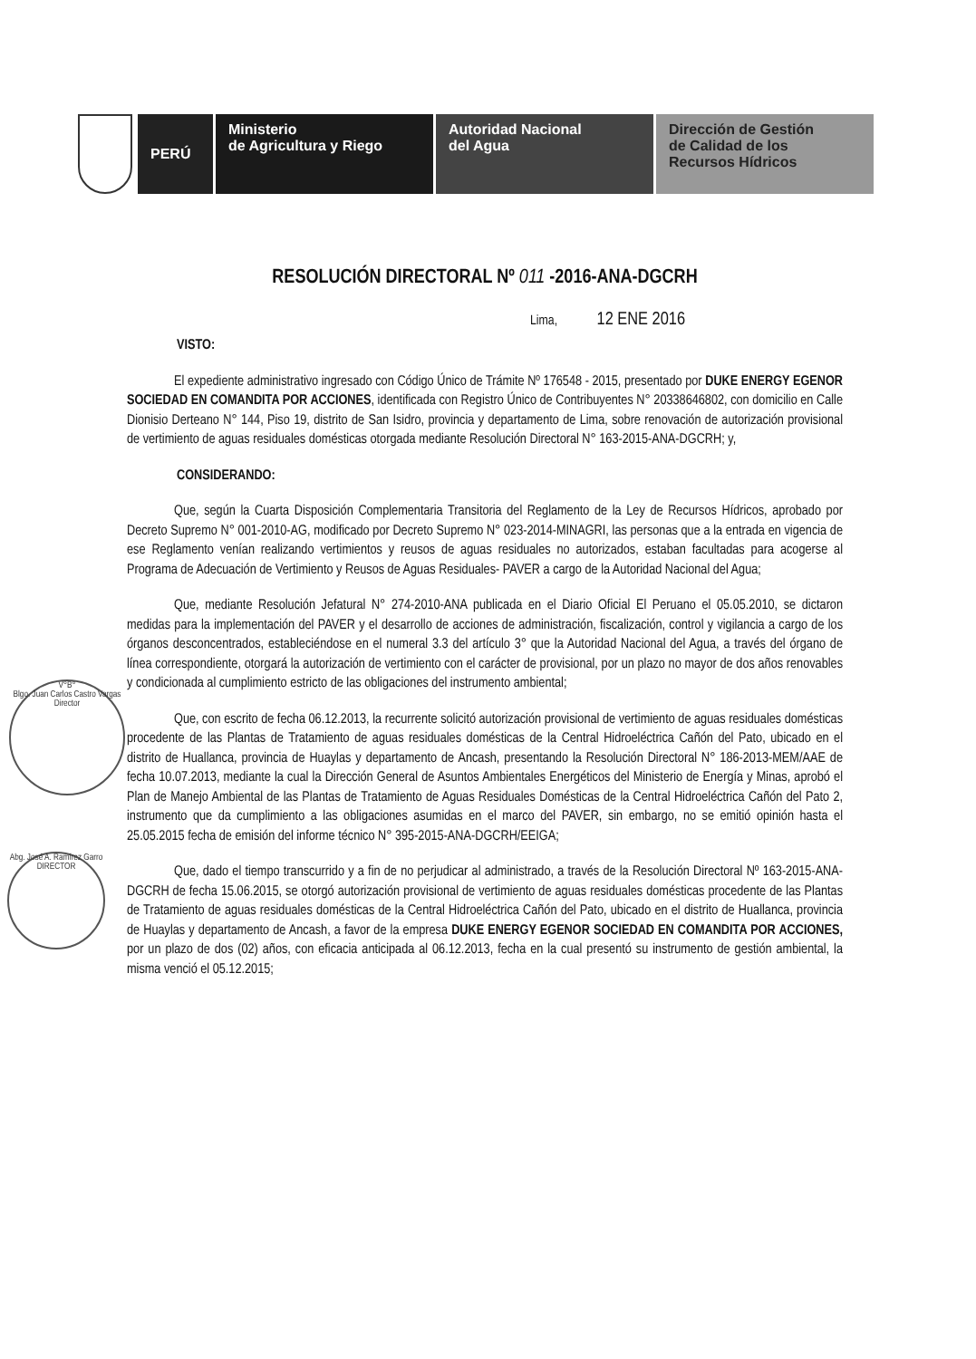PERÚ Ministerio
de Agricultura y Riego
Autoridad Nacional
del Agua
Dirección de Gestión
de Calidad de los
Recursos Hídricos
V°B°
Blgo. Juan Carlos Castro Vargas
Director
Abg. José A. Ramírez Garro
DIRECTOR
RESOLUCIÓN DIRECTORAL Nº 011 -2016-ANA-DGCRH
Lima, 12 ENE 2016
VISTO:
El expediente administrativo ingresado con Código Único de Trámite Nº 176548 - 2015, presentado por DUKE ENERGY EGENOR SOCIEDAD EN COMANDITA POR ACCIONES, identificada con Registro Único de Contribuyentes N° 20338646802, con domicilio en Calle Dionisio Derteano N° 144, Piso 19, distrito de San Isidro, provincia y departamento de Lima, sobre renovación de autorización provisional de vertimiento de aguas residuales domésticas otorgada mediante Resolución Directoral N° 163-2015-ANA-DGCRH; y,
CONSIDERANDO:
Que, según la Cuarta Disposición Complementaria Transitoria del Reglamento de la Ley de Recursos Hídricos, aprobado por Decreto Supremo N° 001-2010-AG, modificado por Decreto Supremo N° 023-2014-MINAGRI, las personas que a la entrada en vigencia de ese Reglamento venían realizando vertimientos y reusos de aguas residuales no autorizados, estaban facultadas para acogerse al Programa de Adecuación de Vertimiento y Reusos de Aguas Residuales- PAVER a cargo de la Autoridad Nacional del Agua;
Que, mediante Resolución Jefatural N° 274-2010-ANA publicada en el Diario Oficial El Peruano el 05.05.2010, se dictaron medidas para la implementación del PAVER y el desarrollo de acciones de administración, fiscalización, control y vigilancia a cargo de los órganos desconcentrados, estableciéndose en el numeral 3.3 del artículo 3° que la Autoridad Nacional del Agua, a través del órgano de línea correspondiente, otorgará la autorización de vertimiento con el carácter de provisional, por un plazo no mayor de dos años renovables y condicionada al cumplimiento estricto de las obligaciones del instrumento ambiental;
Que, con escrito de fecha 06.12.2013, la recurrente solicitó autorización provisional de vertimiento de aguas residuales domésticas procedente de las Plantas de Tratamiento de aguas residuales domésticas de la Central Hidroeléctrica Cañón del Pato, ubicado en el distrito de Huallanca, provincia de Huaylas y departamento de Ancash, presentando la Resolución Directoral N° 186-2013-MEM/AAE de fecha 10.07.2013, mediante la cual la Dirección General de Asuntos Ambientales Energéticos del Ministerio de Energía y Minas, aprobó el Plan de Manejo Ambiental de las Plantas de Tratamiento de Aguas Residuales Domésticas de la Central Hidroeléctrica Cañón del Pato 2, instrumento que da cumplimiento a las obligaciones asumidas en el marco del PAVER, sin embargo, no se emitió opinión hasta el 25.05.2015 fecha de emisión del informe técnico N° 395-2015-ANA-DGCRH/EEIGA;
Que, dado el tiempo transcurrido y a fin de no perjudicar al administrado, a través de la Resolución Directoral Nº 163-2015-ANA-DGCRH de fecha 15.06.2015, se otorgó autorización provisional de vertimiento de aguas residuales domésticas procedente de las Plantas de Tratamiento de aguas residuales domésticas de la Central Hidroeléctrica Cañón del Pato, ubicado en el distrito de Huallanca, provincia de Huaylas y departamento de Ancash, a favor de la empresa DUKE ENERGY EGENOR SOCIEDAD EN COMANDITA POR ACCIONES, por un plazo de dos (02) años, con eficacia anticipada al 06.12.2013, fecha en la cual presentó su instrumento de gestión ambiental, la misma venció el 05.12.2015;